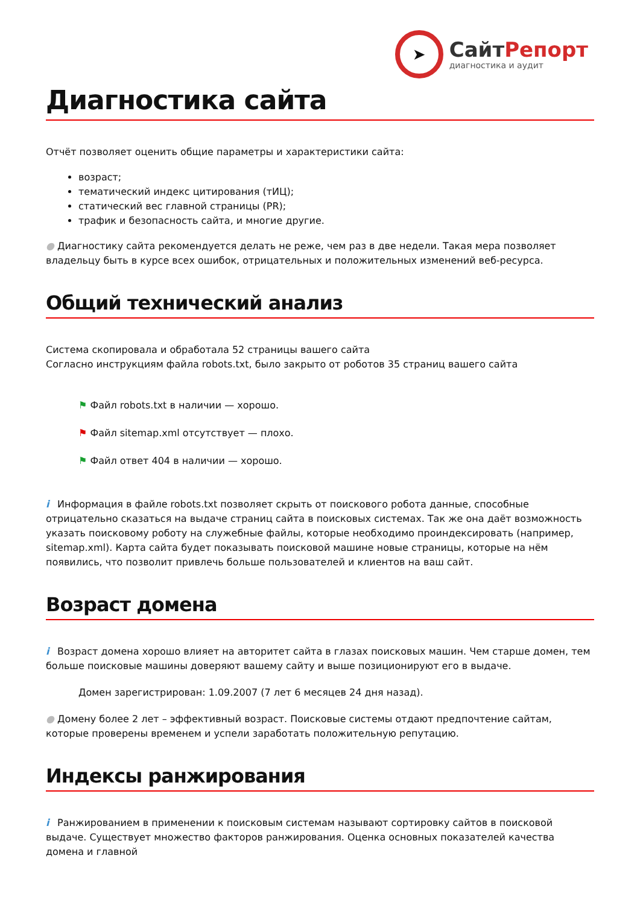➤
СайтРепорт
диагностика и аудит
Диагностика сайта
Отчёт позволяет оценить общие параметры и характеристики сайта:
возраст;
тематический индекс цитирования (тИЦ);
статический вес главной страницы (PR);
трафик и безопасность сайта, и многие другие.
● Диагностику сайта рекомендуется делать не реже, чем раз в две недели. Такая мера позволяет владельцу быть в курсе всех ошибок, отрицательных и положительных изменений веб-ресурса.
Общий технический анализ
Система скопировала и обработала 52 страницы вашего сайта
Согласно инструкциям файла robots.txt, было закрыто от роботов 35 страниц вашего сайта
⚑ Файл robots.txt в наличии — хорошо.
⚑ Файл sitemap.xml отсутствует — плохо.
⚑ Файл ответ 404 в наличии — хорошо.
i Информация в файле robots.txt позволяет скрыть от поискового робота данные, способные отрицательно сказаться на выдаче страниц сайта в поисковых системах. Так же она даёт возможность указать поисковому роботу на служебные файлы, которые необходимо проиндексировать (например, sitemap.xml). Карта сайта будет показывать поисковой машине новые страницы, которые на нём появились, что позволит привлечь больше пользователей и клиентов на ваш сайт.
Возраст домена
i Возраст домена хорошо влияет на авторитет сайта в глазах поисковых машин. Чем старше домен, тем больше поисковые машины доверяют вашему сайту и выше позиционируют его в выдаче.
Домен зарегистрирован: 1.09.2007 (7 лет 6 месяцев 24 дня назад).
● Домену более 2 лет – эффективный возраст. Поисковые системы отдают предпочтение сайтам, которые проверены временем и успели заработать положительную репутацию.
Индексы ранжирования
i Ранжированием в применении к поисковым системам называют сортировку сайтов в поисковой выдаче. Существует множество факторов ранжирования. Оценка основных показателей качества домена и главной